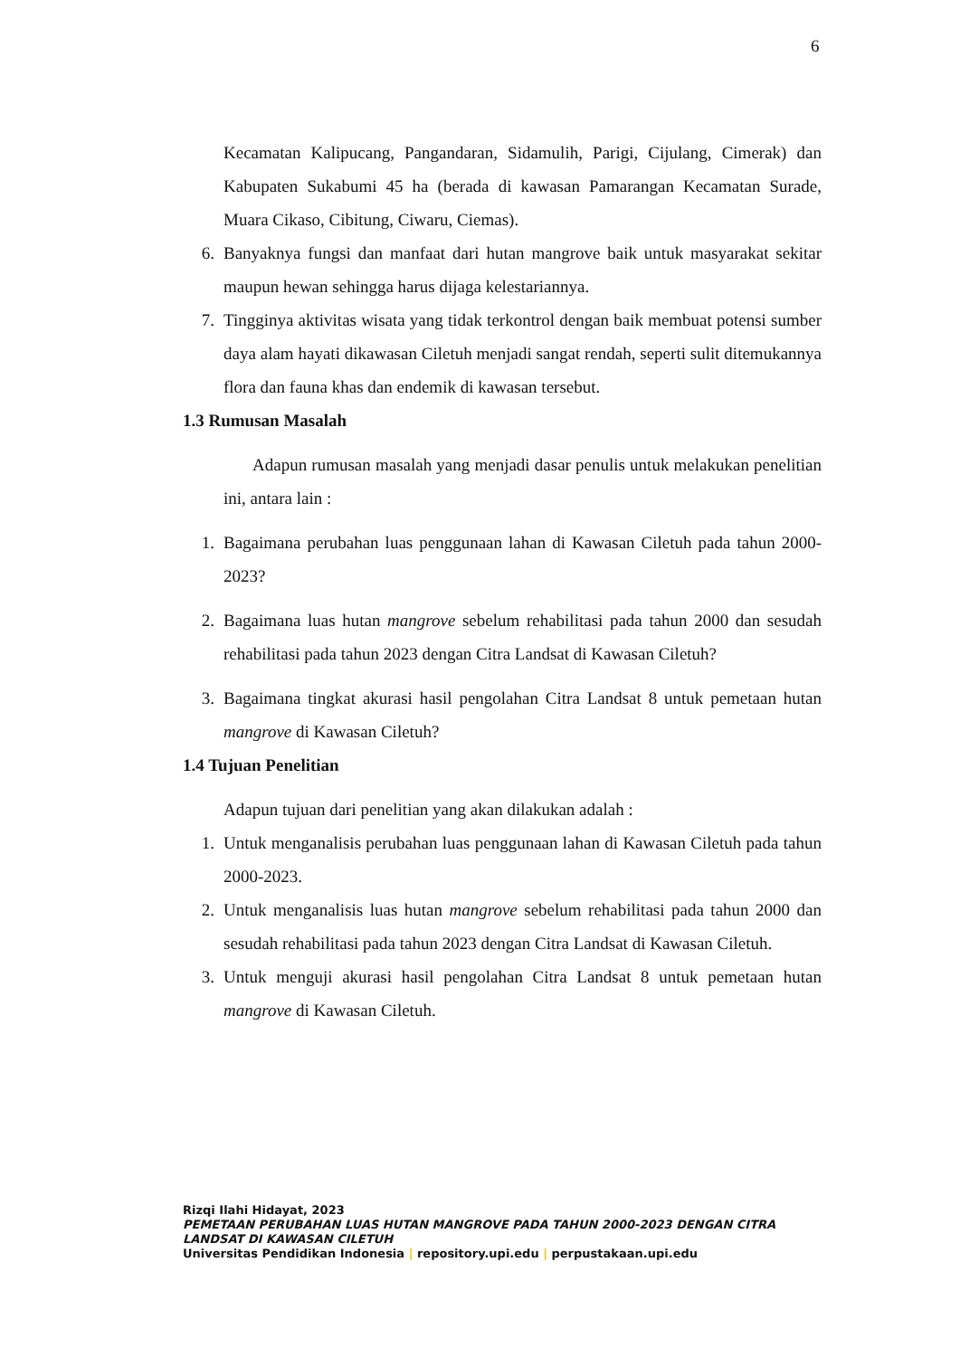6
Kecamatan Kalipucang, Pangandaran, Sidamulih, Parigi, Cijulang, Cimerak) dan Kabupaten Sukabumi 45 ha (berada di kawasan Pamarangan Kecamatan Surade, Muara Cikaso, Cibitung, Ciwaru, Ciemas).
6. Banyaknya fungsi dan manfaat dari hutan mangrove baik untuk masyarakat sekitar maupun hewan sehingga harus dijaga kelestariannya.
7. Tingginya aktivitas wisata yang tidak terkontrol dengan baik membuat potensi sumber daya alam hayati dikawasan Ciletuh menjadi sangat rendah, seperti sulit ditemukannya flora dan fauna khas dan endemik di kawasan tersebut.
1.3 Rumusan Masalah
Adapun rumusan masalah yang menjadi dasar penulis untuk melakukan penelitian ini, antara lain :
1. Bagaimana perubahan luas penggunaan lahan di Kawasan Ciletuh pada tahun 2000-2023?
2. Bagaimana luas hutan mangrove sebelum rehabilitasi pada tahun 2000 dan sesudah rehabilitasi pada tahun 2023 dengan Citra Landsat di Kawasan Ciletuh?
3. Bagaimana tingkat akurasi hasil pengolahan Citra Landsat 8 untuk pemetaan hutan mangrove di Kawasan Ciletuh?
1.4 Tujuan Penelitian
Adapun tujuan dari penelitian yang akan dilakukan adalah :
1. Untuk menganalisis perubahan luas penggunaan lahan di Kawasan Ciletuh pada tahun 2000-2023.
2. Untuk menganalisis luas hutan mangrove sebelum rehabilitasi pada tahun 2000 dan sesudah rehabilitasi pada tahun 2023 dengan Citra Landsat di Kawasan Ciletuh.
3. Untuk menguji akurasi hasil pengolahan Citra Landsat 8 untuk pemetaan hutan mangrove di Kawasan Ciletuh.
Rizqi Ilahi Hidayat, 2023
PEMETAAN PERUBAHAN LUAS HUTAN MANGROVE PADA TAHUN 2000-2023 DENGAN CITRA
LANDSAT DI KAWASAN CILETUH
Universitas Pendidikan Indonesia | repository.upi.edu | perpustakaan.upi.edu